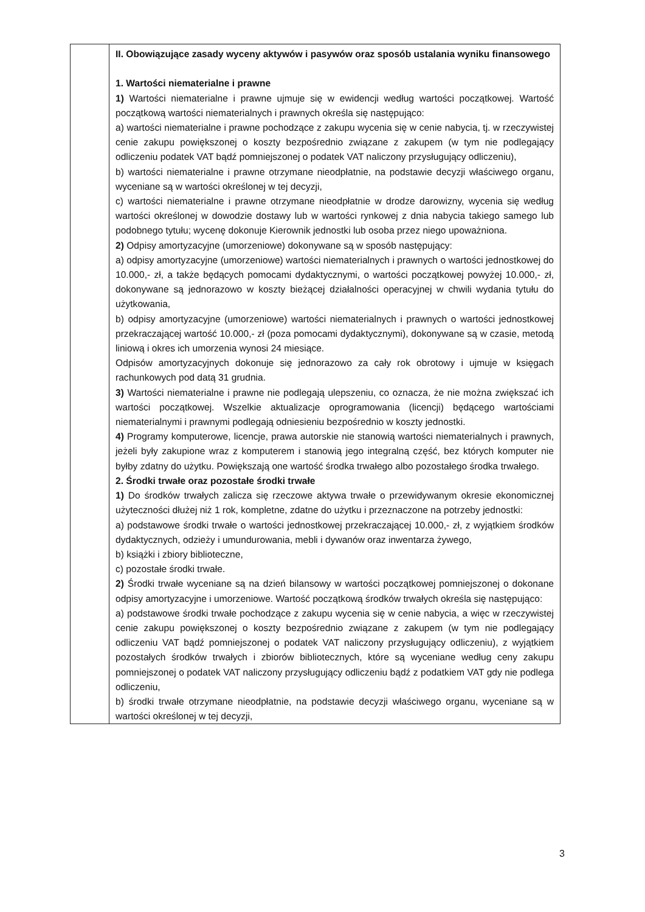| | II. Obowiązujące zasady wyceny aktywów i pasywów oraz sposób ustalania wyniku finansowego 1. Wartości niematerialne i prawne 1) Wartości niematerialne i prawne ujmuje się w ewidencji według wartości początkowej. Wartość początkową wartości niematerialnych i prawnych określa się następująco: a) wartości niematerialne i prawne pochodzące z zakupu wycenia się w cenie nabycia, tj. w rzeczywistej cenie zakupu powiększonej o koszty bezpośrednio związane z zakupem (w tym nie podlegający odliczeniu podatek VAT bądź pomniejszonej o podatek VAT naliczony przysługujący odliczeniu), b) wartości niematerialne i prawne otrzymane nieodpłatnie, na podstawie decyzji właściwego organu, wyceniane są w wartości określonej w tej decyzji, c) wartości niematerialne i prawne otrzymane nieodpłatnie w drodze darowizny, wycenia się według wartości określonej w dowodzie dostawy lub w wartości rynkowej z dnia nabycia takiego samego lub podobnego tytułu; wycenę dokonuje Kierownik jednostki lub osoba przez niego upoważniona. 2) Odpisy amortyzacyjne (umorzeniowe) dokonywane są w sposób następujący: a) odpisy amortyzacyjne (umorzeniowe) wartości niematerialnych i prawnych o wartości jednostkowej do 10.000,- zł, a także będących pomocami dydaktycznymi, o wartości początkowej powyżej 10.000,- zł, dokonywane są jednorazowo w koszty bieżącej działalności operacyjnej w chwili wydania tytułu do użytkowania, b) odpisy amortyzacyjne (umorzeniowe) wartości niematerialnych i prawnych o wartości jednostkowej przekraczającej wartość 10.000,- zł (poza pomocami dydaktycznymi), dokonywane są w czasie, metodą liniową i okres ich umorzenia wynosi 24 miesiące. Odpisów amortyzacyjnych dokonuje się jednorazowo za cały rok obrotowy i ujmuje w księgach rachunkowych pod datą 31 grudnia. 3) Wartości niematerialne i prawne nie podlegają ulepszeniu, co oznacza, że nie można zwiększać ich wartości początkowej. Wszelkie aktualizacje oprogramowania (licencji) będącego wartościami niematerialnymi i prawnymi podlegają odniesieniu bezpośrednio w koszty jednostki. 4) Programy komputerowe, licencje, prawa autorskie nie stanowią wartości niematerialnych i prawnych, jeżeli były zakupione wraz z komputerem i stanowią jego integralną część, bez których komputer nie byłby zdatny do użytku. Powiększają one wartość środka trwałego albo pozostałego środka trwałego. 2. Środki trwałe oraz pozostałe środki trwałe 1) Do środków trwałych zalicza się rzeczowe aktywa trwałe o przewidywanym okresie ekonomicznej użyteczności dłużej niż 1 rok, kompletne, zdatne do użytku i przeznaczone na potrzeby jednostki: a) podstawowe środki trwałe o wartości jednostkowej przekraczającej 10.000,- zł, z wyjątkiem środków dydaktycznych, odzieży i umundurowania, mebli i dywanów oraz inwentarza żywego, b) książki i zbiory biblioteczne, c) pozostałe środki trwałe. 2) Środki trwałe wyceniane są na dzień bilansowy w wartości początkowej pomniejszonej o dokonane odpisy amortyzacyjne i umorzeniowe. Wartość początkową środków trwałych określa się następująco: a) podstawowe środki trwałe pochodzące z zakupu wycenia się w cenie nabycia, a więc w rzeczywistej cenie zakupu powiększonej o koszty bezpośrednio związane z zakupem (w tym nie podlegający odliczeniu VAT bądź pomniejszonej o podatek VAT naliczony przysługujący odliczeniu), z wyjątkiem pozostałych środków trwałych i zbiorów bibliotecznych, które są wyceniane według ceny zakupu pomniejszonej o podatek VAT naliczony przysługujący odliczeniu bądź z podatkiem VAT gdy nie podlega odliczeniu, b) środki trwałe otrzymane nieodpłatnie, na podstawie decyzji właściwego organu, wyceniane są w wartości określonej w tej decyzji, |
3